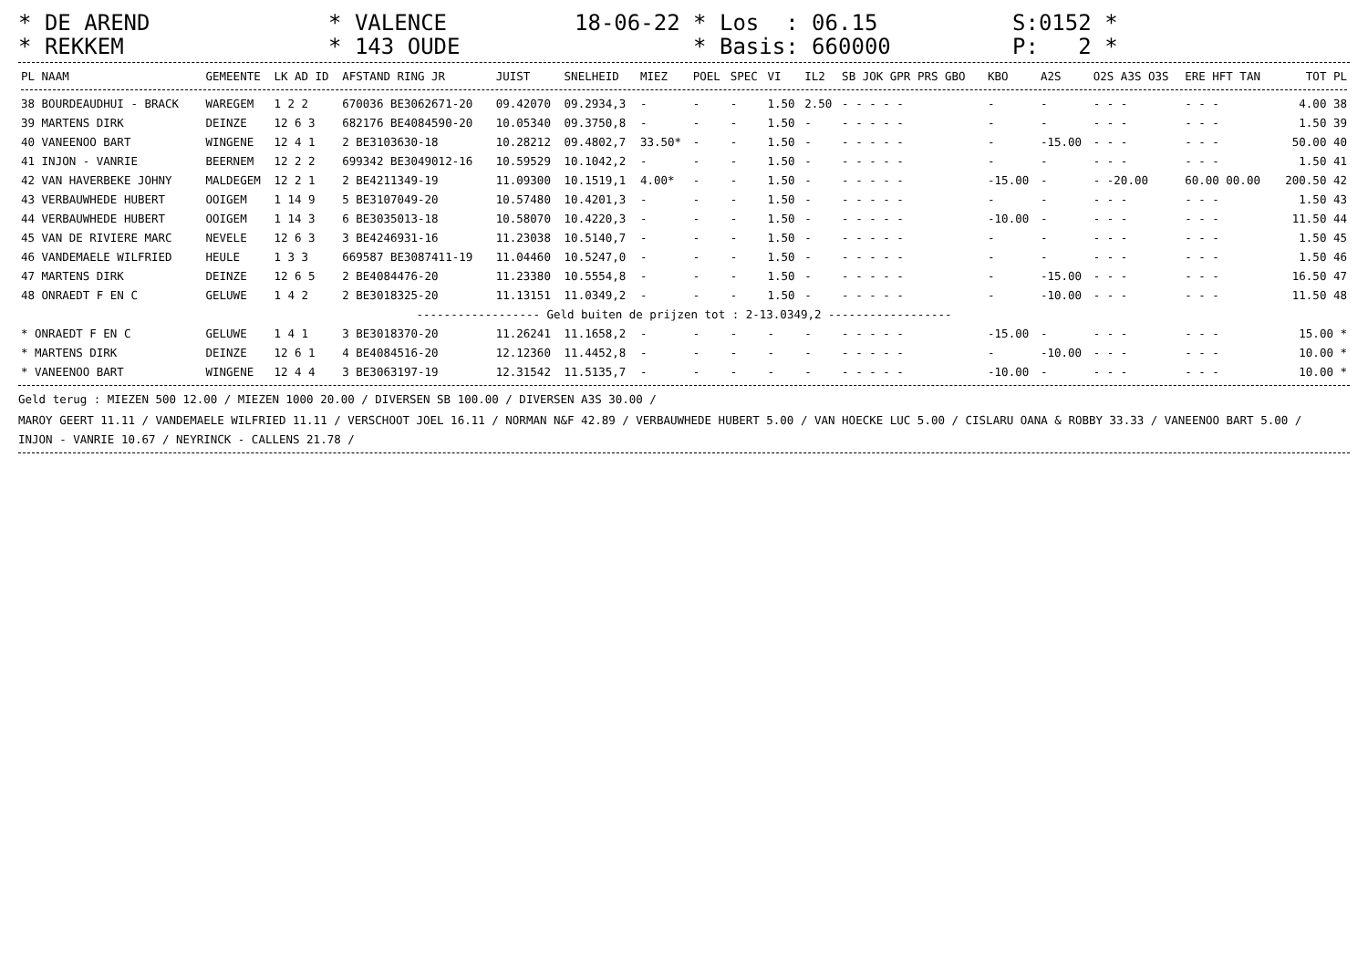* DE AREND * REKKEM
* VALENCE * 143 OUDE
18-06-22 * Los : 06.15 * Basis: 660000
S:0152 * P: 2 *
| PL NAAM | GEMEENTE | LK AD ID | AFSTAND RING JR | JUIST | SNELHEID | MIEZ | POEL | SPEC | VI | IL2 | SB JOK GPR PRS GBO | KBO | A2S | O2S A3S O3S | ERE HFT TAN | TOT PL |
| --- | --- | --- | --- | --- | --- | --- | --- | --- | --- | --- | --- | --- | --- | --- | --- | --- |
| 38 BOURDEAUDHUI - BRACK | WAREGEM | 1 2 2 | 670036 BE3062671-20 | 09.42070 | 09.2934,3 | - | - | - | 1.50 | 2.50 | - - - - - | - | - | - - - | - - - | 4.00 38 |
| 39 MARTENS DIRK | DEINZE | 12 6 3 | 682176 BE4084590-20 | 10.05340 | 09.3750,8 | - | - | - | 1.50 | - | - - - - - | - | - | - - - | - - - | 1.50 39 |
| 40 VANEENOO BART | WINGENE | 12 4 1 | 2 BE3103630-18 | 10.28212 | 09.4802,7 | 33.50* | - | - | 1.50 | - | - - - - - | - | -15.00 | - - - | - - - | 50.00 40 |
| 41 INJON - VANRIE | BEERNEM | 12 2 2 | 699342 BE3049012-16 | 10.59529 | 10.1042,2 | - | - | - | 1.50 | - | - - - - - | - | - | - - - | - - - | 1.50 41 |
| 42 VAN HAVERBEKE JOHNY | MALDEGEM | 12 2 1 | 2 BE4211349-19 | 11.09300 | 10.1519,1 | 4.00* | - | - | 1.50 | - | - - - - - | -15.00 | - | - -20.00 | 60.00 00.00 | 200.50 42 |
| 43 VERBAUWHEDE HUBERT | OOIGEM | 1 14 9 | 5 BE3107049-20 | 10.57480 | 10.4201,3 | - | - | - | 1.50 | - | - - - - - | - | - | - - - | - - - | 1.50 43 |
| 44 VERBAUWHEDE HUBERT | OOIGEM | 1 14 3 | 6 BE3035013-18 | 10.58070 | 10.4220,3 | - | - | - | 1.50 | - | - - - - - | -10.00 | - | - - - | - - - | 11.50 44 |
| 45 VAN DE RIVIERE MARC | NEVELE | 12 6 3 | 3 BE4246931-16 | 11.23038 | 10.5140,7 | - | - | - | 1.50 | - | - - - - - | - | - | - - - | - - - | 1.50 45 |
| 46 VANDEMAELE WILFRIED | HEULE | 1 3 3 | 669587 BE3087411-19 | 11.04460 | 10.5247,0 | - | - | - | 1.50 | - | - - - - - | - | - | - - - | - - - | 1.50 46 |
| 47 MARTENS DIRK | DEINZE | 12 6 5 | 2 BE4084476-20 | 11.23380 | 10.5554,8 | - | - | - | 1.50 | - | - - - - - | - | -15.00 | - - - | - - - | 16.50 47 |
| 48 ONRAEDT F EN C | GELUWE | 1 4 2 | 2 BE3018325-20 | 11.13151 | 11.0349,2 | - | - | - | 1.50 | - | - - - - - | - | -10.00 | - - - | - - - | 11.50 48 |
| ------------------ Geld buiten de prijzen tot : 2-13.0349,2 ------------------ | | | | | | | | | | | | | | | | |
| * ONRAEDT F EN C | GELUWE | 1 4 1 | 3 BE3018370-20 | 11.26241 | 11.1658,2 | - | - | - | - | - | - - - - - | -15.00 | - | - - - | - - - | 15.00 * |
| * MARTENS DIRK | DEINZE | 12 6 1 | 4 BE4084516-20 | 12.12360 | 11.4452,8 | - | - | - | - | - | - - - - - | - | -10.00 | - - - | - - - | 10.00 * |
| * VANEENOO BART | WINGENE | 12 4 4 | 3 BE3063197-19 | 12.31542 | 11.5135,7 | - | - | - | - | - | - - - - - | -10.00 | - | - - - | - - - | 10.00 * |
Geld terug : MIEZEN 500 12.00 / MIEZEN 1000 20.00 / DIVERSEN SB 100.00 / DIVERSEN A3S 30.00 /
MAROY GEERT 11.11 / VANDEMAELE WILFRIED 11.11 / VERSCHOOT JOEL 16.11 / NORMAN N&F 42.89 / VERBAUWHEDE HUBERT 5.00 / VAN HOECKE LUC 5.00 / CISLARU OANA & ROBBY 33.33 / VANEENOO BART 5.00 /
INJON - VANRIE 10.67 / NEYRINCK - CALLENS 21.78 /